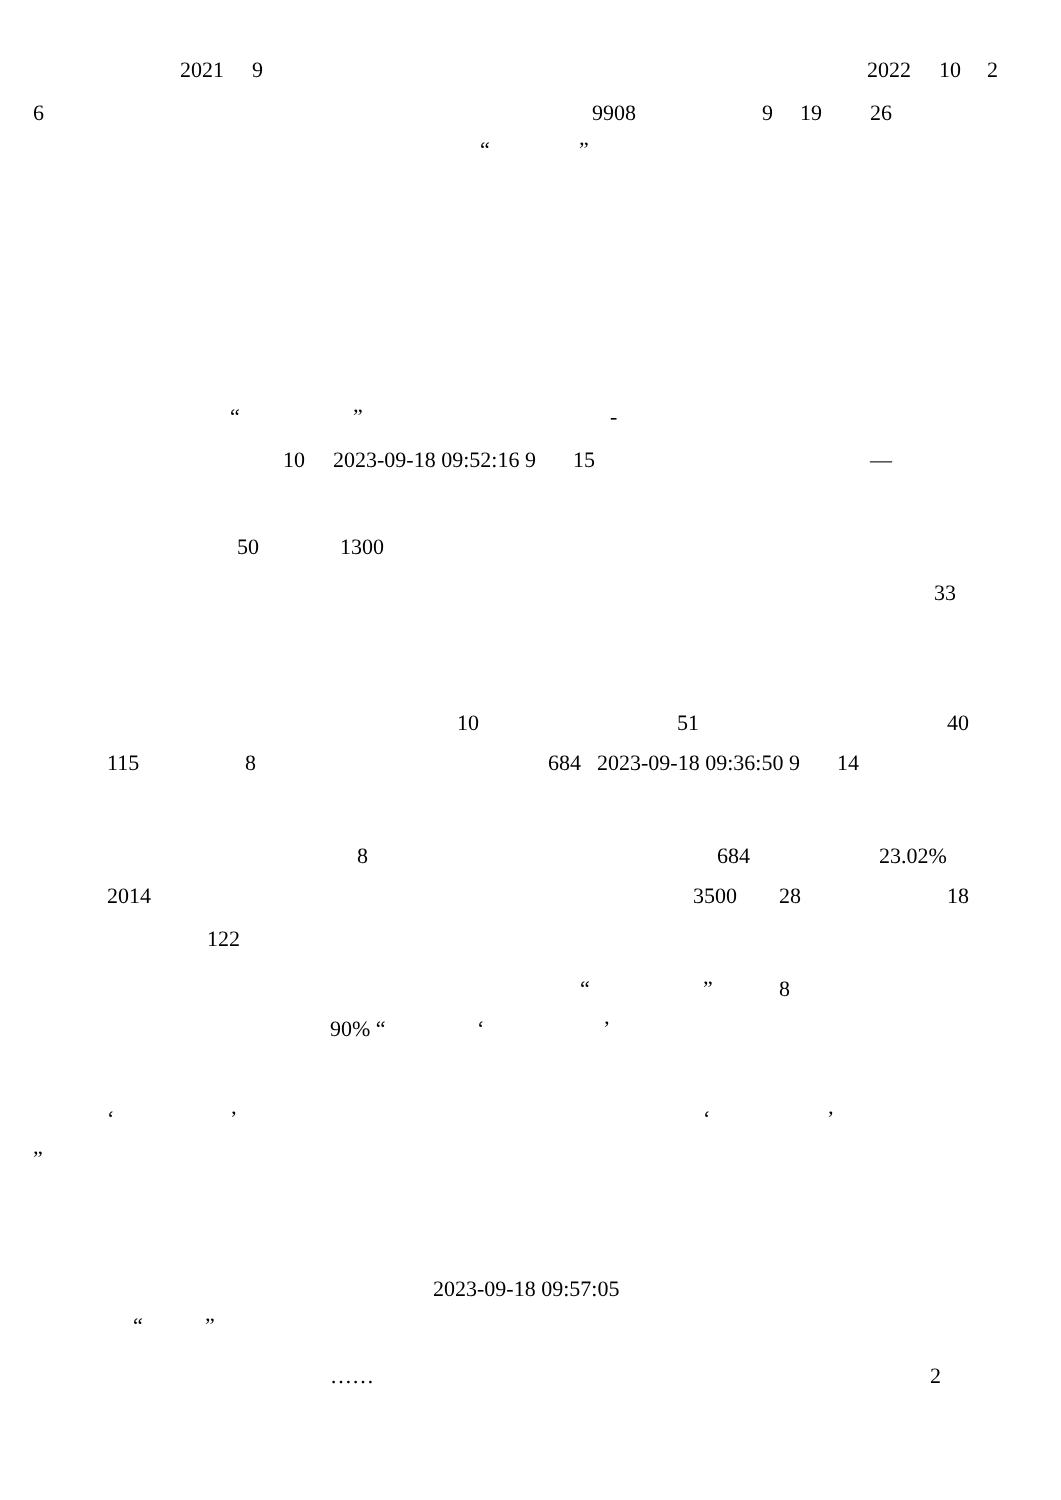2021 9 2022 10 2
6 9908 9 19 26
“”
“” -
10 2023-09-18 09:52:16 9 15 —
50 1300
33
10 51 40
115 8 684 2023-09-18 09:36:50 9 14
8 684 23.02%
2014 3500 28 18
122
“” 8
90% “‘’
‘’ ‘’
”
2023-09-18 09:57:05
“”
…… 2